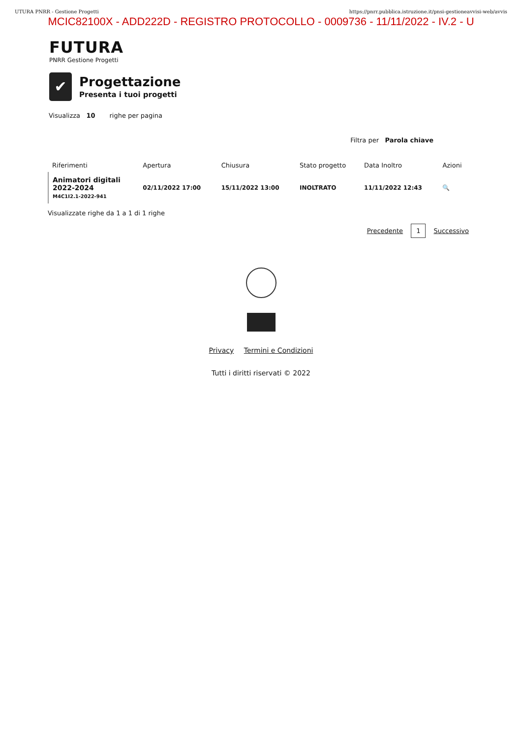UTURA PNRR - Gestione Progetti https://pnrr.pubblica.istruzione.it/pnsi-gestioneavvisi-web/avvis
MCIC82100X - ADD222D - REGISTRO PROTOCOLLO - 0009736 - 11/11/2022 - IV.2 - U
FUTURA
PNRR Gestione Progetti
✔
Progettazione
Presenta i tuoi progetti
Visualizza 10 righe per pagina
Filtra per Parola chiave
| Riferimenti | Apertura | Chiusura | Stato progetto | Data Inoltro | Azioni |
| --- | --- | --- | --- | --- | --- |
| Animatori digitali 2022-2024 M4C1I2.1-2022-941 | 02/11/2022 17:00 | 15/11/2022 13:00 | INOLTRATO | 11/11/2022 12:43 | 🔍 |
Visualizzate righe da 1 a 1 di 1 righe
Precedente 1 Successivo
Privacy Termini e Condizioni
Tutti i diritti riservati © 2022